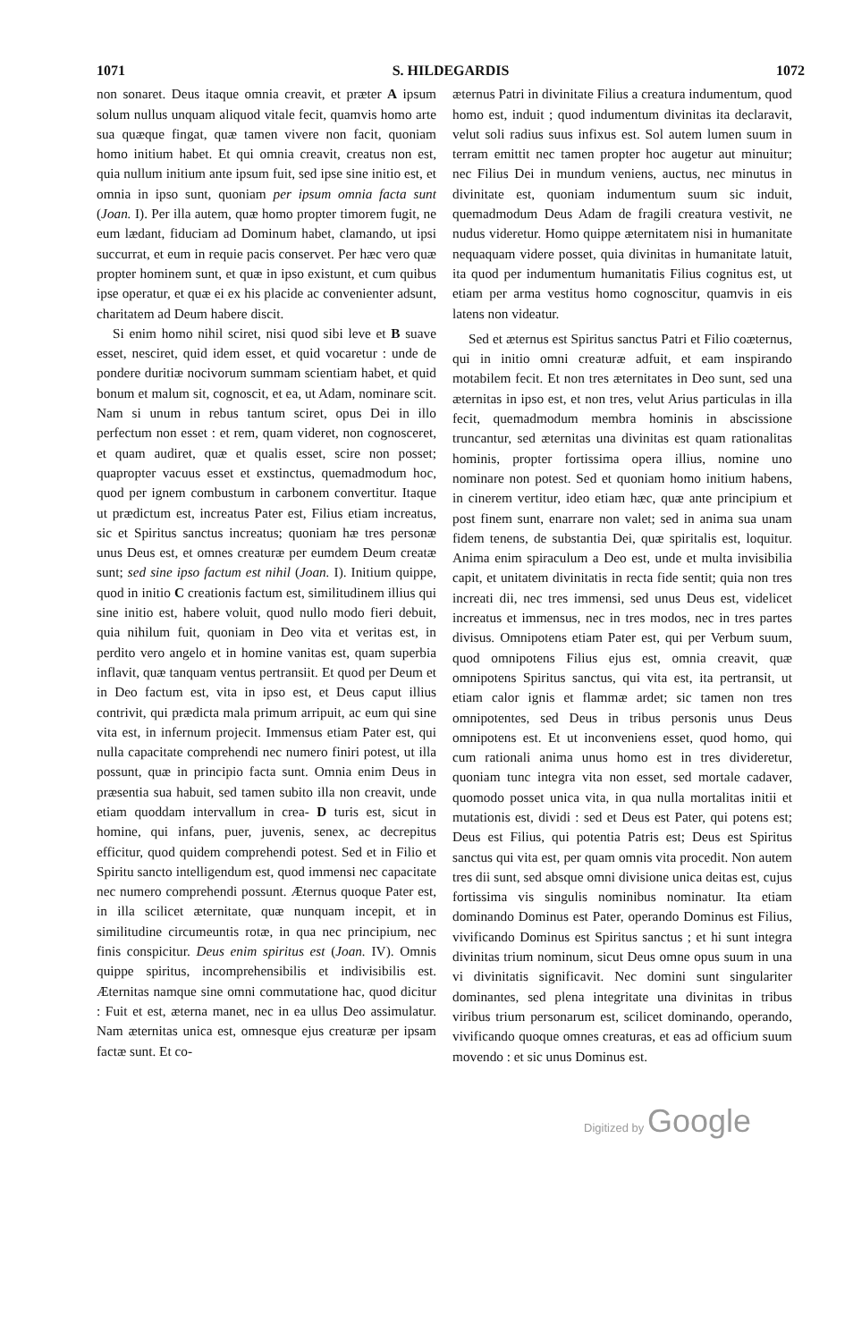1071 S. HILDEGARDIS 1072
non sonaret. Deus itaque omnia creavit, et præter A ipsum solum nullus unquam aliquod vitale fecit, quamvis homo arte sua quæque fingat, quæ tamen vivere non facit, quoniam homo initium habet. Et qui omnia creavit, creatus non est, quia nullum initium ante ipsum fuit, sed ipse sine initio est, et omnia in ipso sunt, quoniam per ipsum omnia facta sunt (Joan. I). Per illa autem, quæ homo propter timorem fugit, ne eum lædant, fiduciam ad Dominum habet, clamando, ut ipsi succurrat, et eum in requie pacis conservet. Per hæc vero quæ propter hominem sunt, et quæ in ipso existunt, et cum quibus ipse operatur, et quæ ei ex his placide ac convenienter adsunt, charitatem ad Deum habere discit.
Si enim homo nihil sciret, nisi quod sibi leve et B suave esset, nesciret, quid idem esset, et quid vocaretur : unde de pondere duritiæ nocivorum summam scientiam habet, et quid bonum et malum sit, cognoscit, et ea, ut Adam, nominare scit. Nam si unum in rebus tantum sciret, opus Dei in illo perfectum non esset : et rem, quam videret, non cognosceret, et quam audiret, quæ et qualis esset, scire non posset; quapropter vacuus esset et exstinctus, quemadmodum hoc, quod per ignem combustum in carbonem convertitur. Itaque ut prædictum est, increatus Pater est, Filius etiam increatus, sic et Spiritus sanctus increatus; quoniam hæ tres personæ unus Deus est, et omnes creaturæ per eumdem Deum creatæ sunt; sed sine ipso factum est nihil (Joan. I). Initium quippe, quod in initio C creationis factum est, similitudinem illius qui sine initio est, habere voluit, quod nullo modo fieri debuit, quia nihilum fuit, quoniam in Deo vita et veritas est, in perdito vero angelo et in homine vanitas est, quam superbia inflavit, quæ tanquam ventus pertransiit. Et quod per Deum et in Deo factum est, vita in ipso est, et Deus caput illius contrivit, qui prædicta mala primum arripuit, ac eum qui sine vita est, in infernum projecit. Immensus etiam Pater est, qui nulla capacitate comprehendi nec numero finiri potest, ut illa possunt, quæ in principio facta sunt. Omnia enim Deus in præsentia sua habuit, sed tamen subito illa non creavit, unde etiam quoddam intervallum in crea- D turis est, sicut in homine, qui infans, puer, juvenis, senex, ac decrepitus efficitur, quod quidem comprehendi potest. Sed et in Filio et Spiritu sancto intelligendum est, quod immensi nec capacitate nec numero comprehendi possunt. Æternus quoque Pater est, in illa scilicet æternitate, quæ nunquam incepit, et in similitudine circumeuntis rotæ, in qua nec principium, nec finis conspicitur. Deus enim spiritus est (Joan. IV). Omnis quippe spiritus, incomprehensibilis et indivisibilis est. Æternitas namque sine omni commutatione hac, quod dicitur : Fuit et est, æterna manet, nec in ea ullus Deo assimulatur. Nam æternitas unica est, omnesque ejus creaturæ per ipsam factæ sunt. Et co-
æternus Patri in divinitate Filius a creatura indumentum, quod homo est, induit ; quod indumentum divinitas ita declaravit, velut soli radius suus infixus est. Sol autem lumen suum in terram emittit nec tamen propter hoc augetur aut minuitur; nec Filius Dei in mundum veniens, auctus, nec minutus in divinitate est, quoniam indumentum suum sic induit, quemadmodum Deus Adam de fragili creatura vestivit, ne nudus videretur. Homo quippe æternitatem nisi in humanitate nequaquam videre posset, quia divinitas in humanitate latuit, ita quod per indumentum humanitatis Filius cognitus est, ut etiam per arma vestitus homo cognoscitur, quamvis in eis latens non videatur.
Sed et æternus est Spiritus sanctus Patri et Filio coæternus, qui in initio omni creaturæ adfuit, et eam inspirando motabilem fecit. Et non tres æternitates in Deo sunt, sed una æternitas in ipso est, et non tres, velut Arius particulas in illa fecit, quemadmodum membra hominis in abscissione truncantur, sed æternitas una divinitas est quam rationalitas hominis, propter fortissima opera illius, nomine uno nominare non potest. Sed et quoniam homo initium habens, in cinerem vertitur, ideo etiam hæc, quæ ante principium et post finem sunt, enarrare non valet; sed in anima sua unam fidem tenens, de substantia Dei, quæ spiritalis est, loquitur. Anima enim spiraculum a Deo est, unde et multa invisibilia capit, et unitatem divinitatis in recta fide sentit; quia non tres increati dii, nec tres immensi, sed unus Deus est, videlicet increatus et immensus, nec in tres modos, nec in tres partes divisus. Omnipotens etiam Pater est, qui per Verbum suum, quod omnipotens Filius ejus est, omnia creavit, quæ omnipotens Spiritus sanctus, qui vita est, ita pertransit, ut etiam calor ignis et flammæ ardet; sic tamen non tres omnipotentes, sed Deus in tribus personis unus Deus omnipotens est. Et ut inconveniens esset, quod homo, qui cum rationali anima unus homo est in tres divideretur, quoniam tunc integra vita non esset, sed mortale cadaver, quomodo posset unica vita, in qua nulla mortalitas initii et mutationis est, dividi : sed et Deus est Pater, qui potens est; Deus est Filius, qui potentia Patris est; Deus est Spiritus sanctus qui vita est, per quam omnis vita procedit. Non autem tres dii sunt, sed absque omni divisione unica deitas est, cujus fortissima vis singulis nominibus nominatur. Ita etiam dominando Dominus est Pater, operando Dominus est Filius, vivificando Dominus est Spiritus sanctus ; et hi sunt integra divinitas trium nominum, sicut Deus omne opus suum in una vi divinitatis significavit. Nec domini sunt singulariter dominantes, sed plena integritate una divinitas in tribus viribus trium personarum est, scilicet dominando, operando, vivificando quoque omnes creaturas, et eas ad officium suum movendo : et sic unus Dominus est.
Digitized by Google